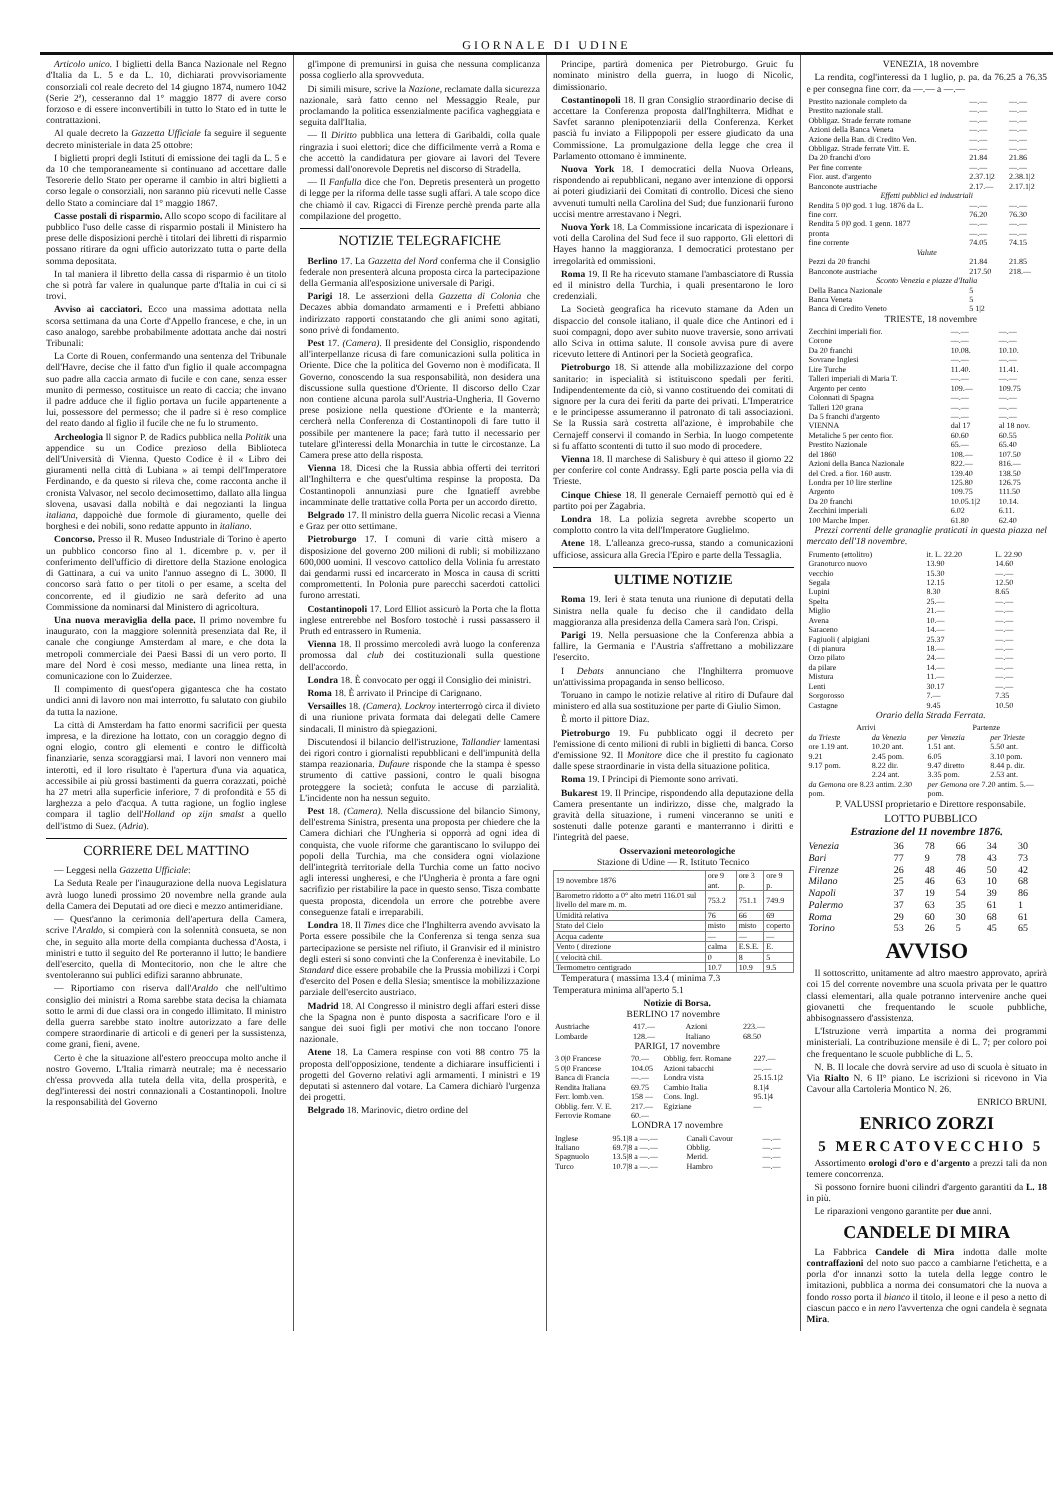GIORNALE DI UDINE
Articolo unico. I biglietti della Banca Nazionale nel Regno d'Italia da L. 5 e da L. 10, dichiarati provvisoriamente consorziali col reale decreto del 14 giugno 1874, numero 1042 (Serie 2ª), cesseranno dal 1° maggio 1877 di avere corso forzoso e di essere inconvertibili in tutto lo Stato ed in tutte le contrattazioni.
Al quale decreto la Gazzetta Ufficiale fa seguire il seguente decreto ministeriale in data 25 ottobre:
I biglietti propri degli Istituti di emissione dei tagli da L. 5 e da 10 che temporaneamente si continuano ad accettare dalle Tesorerie dello Stato per operarne il cambio in altri biglietti a corso legale o consorziali, non saranno più ricevuti nelle Casse dello Stato a cominciare dal 1° maggio 1867.
Casse postali di risparmio. Allo scopo scopo di facilitare al pubblico l'uso delle casse di risparmio postali il Ministero ha prese delle disposizioni perchè i titolari dei libretti di risparmio possano ritirare da ogni ufficio autorizzato tutta o parte della somma depositata.
In tal maniera il libretto della cassa di risparmio è un titolo che si potrà far valere in qualunque parte d'Italia in cui ci si trovi.
Avviso ai cacciatori. Ecco una massima adottata nella scorsa settimana da una Corte d'Appello francese, e che, in un caso analogo, sarebbe probabilmente adottata anche dai nostri Tribunali:
La Corte di Rouen, confermando una sentenza del Tribunale dell'Havre, decise che il fatto d'un figlio il quale accompagna suo padre alla caccia armato di fucile e con cane, senza esser munito di permesso, costituisce un reato di caccia; che invano il padre adduce che il figlio portava un fucile appartenente a lui, possessore del permesso; che il padre si è reso complice del reato dando al figlio il fucile che ne fu lo strumento.
Archeologia Il signor P. de Radics pubblica nella Politik una appendice su un Codice prezioso della Biblioteca dell'Università di Vienna. Questo Codice è il « Libro dei giuramenti nella città di Lubiana » ai tempi dell'Imperatore Ferdinando, e da questo si rileva che, come racconta anche il cronista Valvasor, nel secolo decimosettimo, dallato alla lingua slovena, usavasi dalla nobiltà e dai negozianti la lingua italiana, dappoichè due formole di giuramento, quelle dei borghesi e dei nobili, sono redatte appunto in italiano.
Concorso. Presso il R. Museo Industriale di Torino è aperto un pubblico concorso fino al 1. dicembre p. v. per il conferimento dell'ufficio di direttore della Stazione enologica di Gattinara, a cui va unito l'annuo assegno di L. 3000. Il concorso sarà fatto o per titoli o per esame, a scelta del concorrente, ed il giudizio ne sarà deferito ad una Commissione da nominarsi dal Ministero di agricoltura.
Una nuova meraviglia della pace. Il primo novembre fu inaugurato, con la maggiore solennità presenziata dal Re, il canale che congiunge Amsterdam al mare, e che dota la metropoli commerciale dei Paesi Bassi di un vero porto. Il mare del Nord è così messo, mediante una linea retta, in comunicazione con lo Zuiderzee.
Il compimento di quest'opera gigantesca che ha costato undici anni di lavoro non mai interrotto, fu salutato con giubilo da tutta la nazione.
La città di Amsterdam ha fatto enormi sacrificii per questa impresa, e la direzione ha lottato, con un coraggio degno di ogni elogio, contro gli elementi e contro le difficoltà finanziarie, senza scoraggiarsi mai. I lavori non vennero mai interotti, ed il loro risultato è l'apertura d'una via aquatica, accessibile ai più grossi bastimenti da guerra corazzati, poichè ha 27 metri alla superficie inferiore, 7 di profondità e 55 di larghezza a pelo d'acqua. A tutta ragione, un foglio inglese compara il taglio dell'Holland op zijn smalst a quello dell'istmo di Suez. (Adria).
CORRIERE DEL MATTINO
— Leggesi nella Gazzetta Ufficiale:
La Seduta Reale per l'inaugurazione della nuova Legislatura avrà luogo lunedì prossimo 20 novembre nella grande aula della Camera dei Deputati ad ore dieci e mezzo antimeridiane.
— Quest'anno la cerimonia dell'apertura della Camera, scrive l'Araldo, si compierà con la solennità consueta, se non che, in seguito alla morte della compianta duchessa d'Aosta, i ministri e tutto il seguito del Re porteranno il lutto; le bandiere dell'esercito, quella di Montecitorio, non che le altre che sventoleranno sui publici edifizi saranno abbrunate.
— Riportiamo con riserva dall'Araldo che nell'ultimo consiglio dei ministri a Roma sarebbe stata decisa la chiamata sotto le armi di due classi ora in congedo illimitato. Il ministro della guerra sarebbe stato inoltre autorizzato a fare delle compere straordinarie di articoli e di generi per la sussistenza, come grani, fieni, avene.
Certo è che la situazione all'estero preoccupa molto anche il nostro Governo. L'Italia rimarrà neutrale; ma è necessario ch'essa provveda alla tutela della vita, della prosperità, e degl'interessi dei nostri connazionali a Costantinopoli. Inoltre la responsabilità del Governo
gl'impone di premunirsi in guisa che nessuna complicanza possa coglierlo alla sprovveduta.
Di simili misure, scrive la Nazione, reclamate dalla sicurezza nazionale, sarà fatto cenno nel Messaggio Reale, pur proclamando la politica essenzialmente pacifica vagheggiata e seguita dall'Italia.
— Il Diritto pubblica una lettera di Garibaldi, colla quale ringrazia i suoi elettori; dice che difficilmente verrà a Roma e che accettò la candidatura per giovare ai lavori del Tevere promessi dall'onorevole Depretis nel discorso di Stradella.
— Il Fanfulla dice che l'on. Depretis presenterà un progetto di legge per la riforma delle tasse sugli affari. A tale scopo dice che chiamò il cav. Rigacci di Firenze perchè prenda parte alla compilazione del progetto.
NOTIZIE TELEGRAFICHE
Berlino 17. La Gazzetta del Nord conferma che il Consiglio federale non presenterà alcuna proposta circa la partecipazione della Germania all'esposizione universale di Parigi.
Parigi 18. Le asserzioni della Gazzetta di Colonia che Decazes abbia domandato armamenti e i Prefetti abbiano indirizzato rapporti constatando che gli animi sono agitati, sono privè di fondamento.
Pest 17. (Camera). Il presidente del Consiglio, rispondendo all'interpellanze ricusa di fare comunicazioni sulla politica in Oriente. Dice che la politica del Governo non è modificata. Il Governo, conoscendo la sua responsabilità, non desidera una discussione sulla questione d'Oriente. Il discorso dello Czar non contiene alcuna parola sull'Austria-Ungheria. Il Governo prese posizione nella questione d'Oriente e la manterrà; cercherà nella Conferenza di Costantinopoli di fare tutto il possibile per mantenere la pace; farà tutto il necessario per tutelare gl'interessi della Monarchia in tutte le circostanze. La Camera prese atto della risposta.
Vienna 18. Dicesi che la Russia abbia offerti dei territori all'Inghilterra e che quest'ultima respinse la proposta. Da Costantinopoli annunziasi pure che Ignatieff avrebbe incamminate delle trattative colla Porta per un accordo diretto.
Belgrado 17. Il ministro della guerra Nicolic recasi a Vienna e Graz per otto settimane.
Pietroburgo 17. I comuni di varie città misero a disposizione del governo 200 milioni di rubli; si mobilizzano 600,000 uomini. Il vescovo cattolico della Volinia fu arrestato dai gendarmi russi ed incarcerato in Mosca in causa di scritti compromettenti. In Polonia pure parecchi sacerdoti cattolici furono arrestati.
Costantinopoli 17. Lord Elliot assicurò la Porta che la flotta inglese entrerebbe nel Bosforo tostochè i russi passassero il Pruth ed entrassero in Rumenia.
Vienna 18. Il prossimo mercoledì avrà luogo la conferenza promossa dal club dei costituzionali sulla questione dell'accordo.
Londra 18. È convocato per oggi il Consiglio dei ministri.
Roma 18. È arrivato il Principe di Carignano.
Versailles 18. (Camera). Lockroy interterrogò circa il divieto di una riunione privata formata dai delegati delle Camere sindacali. Il ministro dà spiegazioni.
Discutendosi il bilancio dell'istruzione, Tallandier lamentasi dei rigori contro i giornalisti repubblicani e dell'impunità della stampa reazionaria. Dufaure risponde che la stampa è spesso strumento di cattive passioni, contro le quali bisogna proteggere la società; confuta le accuse di parzialità. L'incidente non ha nessun seguito.
Pest 18. (Camera). Nella discussione del bilancio Simony, dell'estrema Sinistra, presenta una proposta per chiedere che la Camera dichiari che l'Ungheria si opporrà ad ogni idea di conquista, che vuole riforme che garantiscano lo sviluppo dei popoli della Turchia, ma che considera ogni violazione dell'integrità territoriale della Turchia come un fatto nocivo agli interessi ungheresi, e che l'Ungheria è pronta a fare ogni sacrifizio per ristabilire la pace in questo senso. Tisza combatte questa proposta, dicendola un errore che potrebbe avere conseguenze fatali e irreparabili.
Londra 18. Il Times dice che l'Inghilterra avendo avvisato la Porta essere possibile che la Conferenza si tenga senza sua partecipazione se persiste nel rifiuto, il Granvisir ed il ministro degli esteri si sono convinti che la Conferenza è inevitabile. Lo Standard dice essere probabile che la Prussia mobilizzi i Corpi d'esercito del Posen e della Slesia; smentisce la mobilizzazione parziale dell'esercito austriaco.
Madrid 18. Al Congresso il ministro degli affari esteri disse che la Spagna non è punto disposta a sacrificare l'oro e il sangue dei suoi figli per motivi che non toccano l'onore nazionale.
Atene 18. La Camera respinse con voti 88 contro 75 la proposta dell'opposizione, tendente a dichiarare insufficienti i progetti del Governo relativi agli armamenti. I ministri e 19 deputati si astennero dal votare. La Camera dichiarò l'urgenza dei progetti.
Belgrado 18. Marinovic, dietro ordine del
Principe, partirà domenica per Pietroburgo. Gruic fu nominato ministro della guerra, in luogo di Nicolic, dimissionario.
Costantinopoli 18. Il gran Consiglio straordinario decise di accettare la Conferenza proposta dall'Inghilterra. Midhat e Savfet saranno plenipotenziarii della Conferenza. Kerket pascià fu inviato a Filippopoli per essere giudicato da una Commissione. La promulgazione della legge che crea il Parlamento ottomano è imminente.
Nuova York 18. I democratici della Nuova Orleans, rispondendo ai repubblicani, negano aver intenzione di opporsi ai poteri giudiziarii dei Comitati di controllo. Dicesi che sieno avvenuti tumulti nella Carolina del Sud; due funzionarii furono uccisi mentre arrestavano i Negri.
Nuova York 18. La Commissione incaricata di ispezionare i voti della Carolina del Sud fece il suo rapporto. Gli elettori di Hayes hanno la maggioranza. I democratici protestano per irregolarità ed ommissioni.
Roma 19. Il Re ha ricevuto stamane l'ambasciatore di Russia ed il ministro della Turchia, i quali presentarono le loro credenziali.
La Società geografica ha ricevuto stamane da Aden un dispaccio del console italiano, il quale dice che Antinori ed i suoi compagni, dopo aver subito nuove traversie, sono arrivati allo Sciva in ottima salute. Il console avvisa pure di avere ricevuto lettere di Antinori per la Società geografica.
Pietroburgo 18. Si attende alla mobilizzazione del corpo sanitario: in ispecialità si istituiscono spedali per feriti. Indipendentemente da ciò, si vanno costituendo dei comitati di signore per la cura dei feriti da parte dei privati. L'Imperatrice e le principesse assumeranno il patronato di tali associazioni. Se la Russia sarà costretta all'azione, è improbabile che Cernajeff conservi il comando in Serbia. In luogo competente si fu affatto scontenti di tutto il suo modo di procedere.
Vienna 18. Il marchese di Salisbury è qui atteso il giorno 22 per conferire col conte Andrassy. Egli parte poscia pella via di Trieste.
Cinque Chiese 18. Il generale Cernaieff pernottò qui ed è partito poi per Zagabria.
Londra 18. La polizia segreta avrebbe scoperto un complotto contro la vita dell'Imperatore Guglielmo.
Atene 18. L'alleanza greco-russa, stando a comunicazioni ufficiose, assicura alla Grecia l'Epiro e parte della Tessaglia.
ULTIME NOTIZIE
Roma 19. Ieri è stata tenuta una riunione di deputati della Sinistra nella quale fu deciso che il candidato della maggioranza alla presidenza della Camera sarà l'on. Crispi.
Parigi 19. Nella persuasione che la Conferenza abbia a fallire, la Germania e l'Austria s'affrettano a mobilizzare l'esercito.
I Debats annunciano che l'Inghilterra promuove un'attivissima propaganda in senso bellicoso.
Toruano in campo le notizie relative al ritiro di Dufaure dal ministero ed alla sua sostituzione per parte di Giulio Simon.
È morto il pittore Diaz.
Pietroburgo 19. Fu pubblicato oggi il decreto per l'emissione di cento milioni di rubli in biglietti di banca. Corso d'emissione 92. Il Monitore dice che il prestito fu cagionato dalle spese straordinarie in vista della situazione politica.
Roma 19. I Principi di Piemonte sono arrivati.
Bukarest 19. Il Principe, rispondendo alla deputazione della Camera presentante un indirizzo, disse che, malgrado la gravità della situazione, i rumeni vinceranno se uniti e sostenuti dalle potenze garanti e manterranno i diritti e l'integrità del paese.
Osservazioni meteorologiche
Stazione di Udine — R. Istituto Tecnico
| 19 novembre 1876 | ore 9 ant. | ore 3 p. | ore 9 p. |
| --- | --- | --- | --- |
| Barometro ridotto a 0° alto metri 116.01 sul livello del mare m. m. | 753.2 | 751.1 | 749.9 |
| Umidità relativa | 76 | 66 | 69 |
| Stato del Cielo | misto | misto | coperto |
| Acqua cadente | — | — | — |
| Vento ( direzione | calma | E.S.E. | E. |
| ( velocità chil. | 0 | 8 | 5 |
| Termometro centigrado | 10.7 | 10.9 | 9.5 |
Temperatura ( massima 13.4 ( minima 7.3
Temperatura minima all'aperto 5.1
Notizie di Borsa.
BERLINO 17 novembre
| Austriache | 417.— | Azioni | 223.— |
| Lombarde | 128.— | Italiano | 68.50 |
PARIGI, 17 novembre
| 3 0/0 Francese | 70.— | Obblig. ferr. Romane | 227.— |
| 5 0/0 Francese | 104.05 | Azioni tabacchi | —.— |
| Banca di Francia | —.— | Londra vista | 25.15.1/2 |
| Rendita Italiana | 69.75 | Cambio Italia | 8.1/4 |
| Ferr. lomb.ven. | 158 — | Cons. Ingl. | 95.1/4 |
| Obblig. ferr. V. E. | 217.— | Egiziane | — |
| Ferrovie Romane | 60.— | | |
LONDRA 17 novembre
| Inglese | 95.1/8 a —.— | Canali Cavour | —.— |
| Italiano | 69.7/8 a —.— | Obblig. | —.— |
| Spagnuolo | 13.5/8 a —.— | Merid. | —.— |
| Turco | 10.7/8 a —.— | Hambro | —.— |
VENEZIA, 18 novembre
La rendita, cogl'interessi da 1 luglio, p. pa. da 76.25 a 76.35 e per consegna fine corr. da —.— a —.—
| Prestito nazionale completo da | —.— | —.— |
| Prestito nazionale stall. | —.— | —.— |
| Obbligaz. Strade ferrate romane | —.— | —.— |
| Azioni della Banca Veneta | —.— | —.— |
| Azione della Ban. di Credito Ven. | —.— | —.— |
| Obbligaz. Strade ferrate Vitt. E. | —.— | —.— |
| Da 20 franchi d'oro | 21.84 | 21.86 |
| Per fine corrente | —.— | —.— |
| Fior. aust. d'argento | 2.37.1/2 | 2.38.1/2 |
| Banconote austriache | 2.17.— | 2.17.1/2 |
| Effetti pubblici ed industriali | | |
| Rendita 5 0/0 god. 1 lug. 1876 da L. | —.— | —.— |
| fine corr. | 76.20 | 76.30 |
| Rendita 5 0/0 god. 1 genn. 1877 | —.— | —.— |
| pronta | —.— | —.— |
| fine corrente | 74.05 | 74.15 |
| Valute | | |
| Pezzi da 20 franchi | 21.84 | 21.85 |
| Banconote austriache | 217.50 | 218.— |
| Sconto Venezia e piazze d'Italia | | |
| Della Banca Nazionale | 5 | |
| Banca Veneta | 5 | |
| Banca di Credito Veneto | 5 1/2 | |
TRIESTE, 18 novembre
| Zecchini imperiali fior. | —.— | —.— |
| Corone | —.— | —.— |
| Da 20 franchi | 10.08. | 10.10. |
| Sovrane Inglesi | —.— | —.— |
| Lire Turche | 11.40. | 11.41. |
| Talleri imperiali di Maria T. | —.— | —.— |
| Argento per cento | 109.— | 109.75 |
| Colonnati di Spagna | —.— | —.— |
| Talleri 120 grana | —.— | —.— |
| Da 5 franchi d'argento | —.— | —.— |
| VIENNA | dal 17 | al 18 nov. |
| Metaliche 5 per cento fior. | 60.60 | 60.55 |
| Prestito Nazionale | 65.— | 65.40 |
| del 1860 | 108.— | 107.50 |
| Azioni della Banca Nazionale | 822.— | 816.— |
| del Cred. a fior. 160 austr. | 139.40 | 138.50 |
| Londra per 10 lire sterline | 125.80 | 126.75 |
| Argento | 109.75 | 111.50 |
| Da 20 franchi | 10.05.1/2 | 10.14. |
| Zecchini imperiali | 6.02 | 6.11. |
| 100 Marche Imper. | 61.80 | 62.40 |
Prezzi correnti delle granaglie praticati in questa piazza nel mercato dell'18 novembre.
| Frumento (ettolitro) | it. L. 22.20 | L. 22.90 |
| Granoturco nuovo | 13.90 | 14.60 |
| vecchio | 15.30 | —.— |
| Segala | 12.15 | 12.50 |
| Lupini | 8.30 | 8.65 |
| Spelta | 25.— | —.— |
| Miglio | 21.— | —.— |
| Avena | 10.— | —.— |
| Saraceno | 14.— | —.— |
| Fagiuoli ( alpigiani | 25.37 | —.— |
| ( di pianura | 18.— | —.— |
| Orzo pilato | 24.— | —.— |
| da pilare | 14.— | —.— |
| Mistura | 11.— | —.— |
| Lenti | 30.17 | —.— |
| Sorgorosso | 7.— | 7.35 |
| Castagne | 9.45 | 10.50 |
Orario della Strada Ferrata.
| Arrivi | | Partenze | |
| --- | --- | --- | --- |
| da Trieste | da Venezia | per Venezia | per Trieste |
| ore 1.19 ant. | 10.20 ant. | 1.51 ant. | 5.50 ant. |
| 9.21 | 2.45 pom. | 6.05 | 3.10 pom. |
| 9.17 pom. | 8.22 dir. | 9.47 diretto | 8.44 p. dir. |
| | 2.24 ant. | 3.35 pom. | 2.53 ant. |
| da Gemona ore 8.23 antim. 2.30 pom. | | per Gemona ore 7.20 antim. 5.— pom. | |
P. VALUSSI proprietario e Direttore responsabile.
LOTTO PUBBLICO
Estrazione del 11 novembre 1876.
| Venezia | 36 | 78 | 66 | 34 | 30 |
| Bari | 77 | 9 | 78 | 43 | 73 |
| Firenze | 26 | 48 | 46 | 50 | 42 |
| Milano | 25 | 46 | 63 | 10 | 68 |
| Napoli | 37 | 19 | 54 | 39 | 86 |
| Palermo | 37 | 63 | 35 | 61 | 1 |
| Roma | 29 | 60 | 30 | 68 | 61 |
| Torino | 53 | 26 | 5 | 45 | 65 |
AVVISO
Il sottoscritto, unitamente ad altro maestro approvato, aprirà coi 15 del corrente novembre una scuola privata per le quattro classi elementari, alla quale potranno intervenire anche quei giovanetti che frequentando le scuole pubbliche, abbisognassero d'assistenza.
L'Istruzione verrà impartita a norma dei programmi ministeriali. La contribuzione mensile è di L. 7; per coloro poi che frequentano le scuole pubbliche di L. 5.
N. B. Il locale che dovrà servire ad uso di scuola è situato in Via Rialto N. 6 II° piano. Le iscrizioni si ricevono in Via Cavour alla Cartoleria Montico N. 26.
ENRICO BRUNI.
ENRICO ZORZI
5 MERCATOVECCHIO 5
Assortimento orologi d'oro e d'argento a prezzi tali da non temere concorrenza.
Si possono fornire buoni cilindri d'argento garantiti da L. 18 in più.
Le riparazioni vengono garantite per due anni.
CANDELE DI MIRA
La Fabbrica Candele di Mira indotta dalle molte contraffazioni del noto suo pacco a cambiarne l'etichetta, e a porla d'or innanzi sotto la tutela della legge contro le imitazioni, pubblica a norma dei consumatori che la nuova a fondo rosso porta il bianco il titolo, il leone e il peso a netto di ciascun pacco e in nero l'avvertenza che ogni candela è segnata Mira.